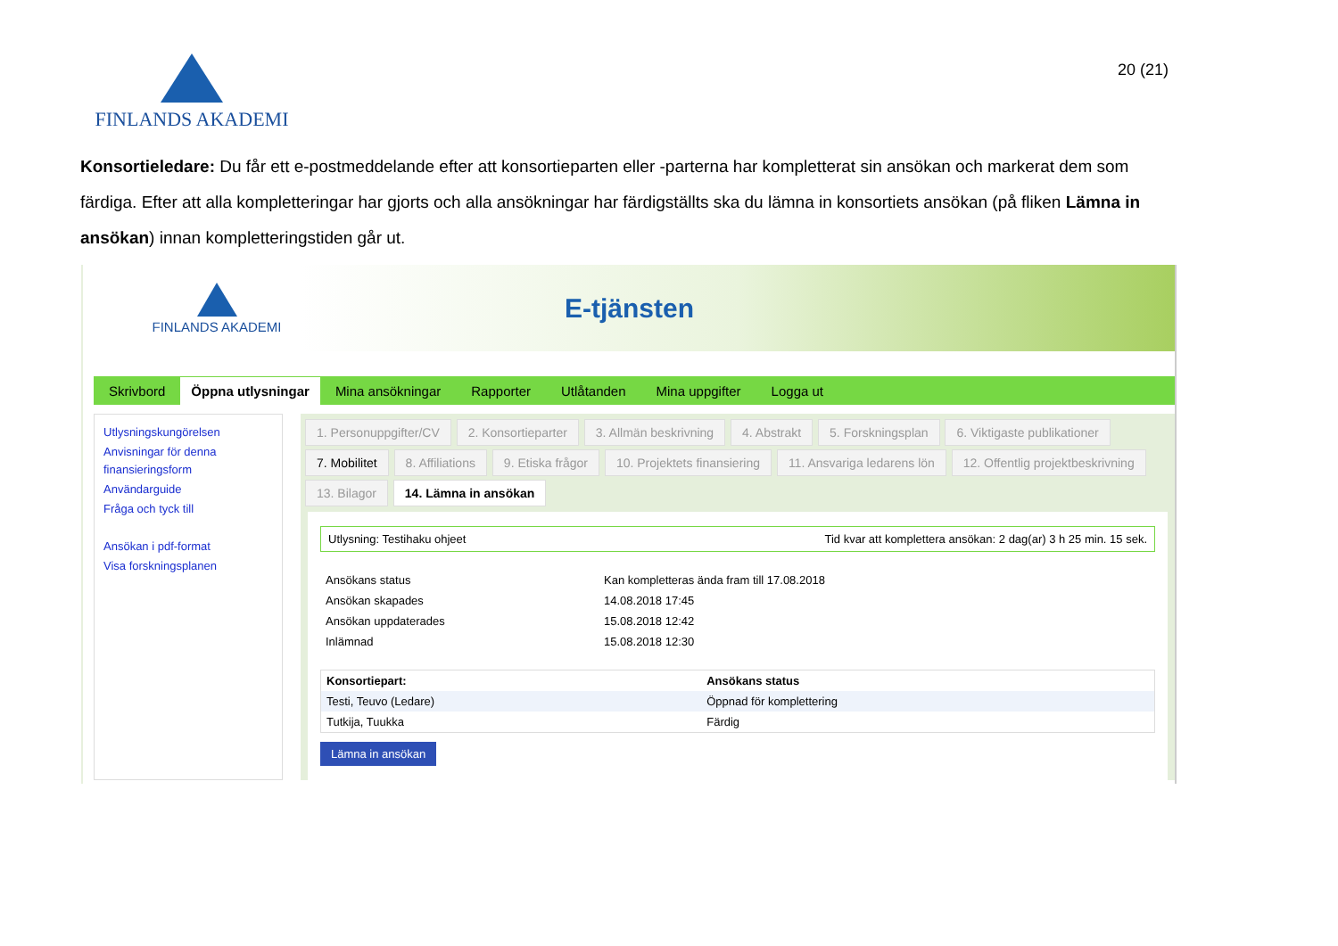FINLANDS AKADEMI
20 (21)
Konsortieledare: Du får ett e-postmeddelande efter att konsortieparten eller -parterna har kompletterat sin ansökan och markerat dem som färdiga. Efter att alla kompletteringar har gjorts och alla ansökningar har färdigställts ska du lämna in konsortiets ansökan (på fliken Lämna in ansökan) innan kompletteringstiden går ut.
FINLANDS AKADEMI
E-tjänsten
Skrivbord Öppna utlysningar Mina ansökningar Rapporter Utlåtanden Mina uppgifter Logga ut
Utlysningskungörelsen
Anvisningar för denna finansieringsform
Användarguide
Fråga och tyck till
Ansökan i pdf-format
Visa forskningsplanen
1. Personuppgifter/CV 2. Konsortieparter 3. Allmän beskrivning 4. Abstrakt 5. Forskningsplan 6. Viktigaste publikationer 7. Mobilitet 8. Affiliations 9. Etiska frågor 10. Projektets finansiering 11. Ansvariga ledarens lön 12. Offentlig projektbeskrivning 13. Bilagor 14. Lämna in ansökan
Utlysning: Testihaku ohjeet Tid kvar att komplettera ansökan: 2 dag(ar) 3 h 25 min. 15 sek.
| Ansökans status | Kan kompletteras ända fram till 17.08.2018 |
| Ansökan skapades | 14.08.2018 17:45 |
| Ansökan uppdaterades | 15.08.2018 12:42 |
| Inlämnad | 15.08.2018 12:30 |
| Konsortiepart: | Ansökans status |
| --- | --- |
| Testi, Teuvo (Ledare) | Öppnad för komplettering |
| Tutkija, Tuukka | Färdig |
Lämna in ansökan